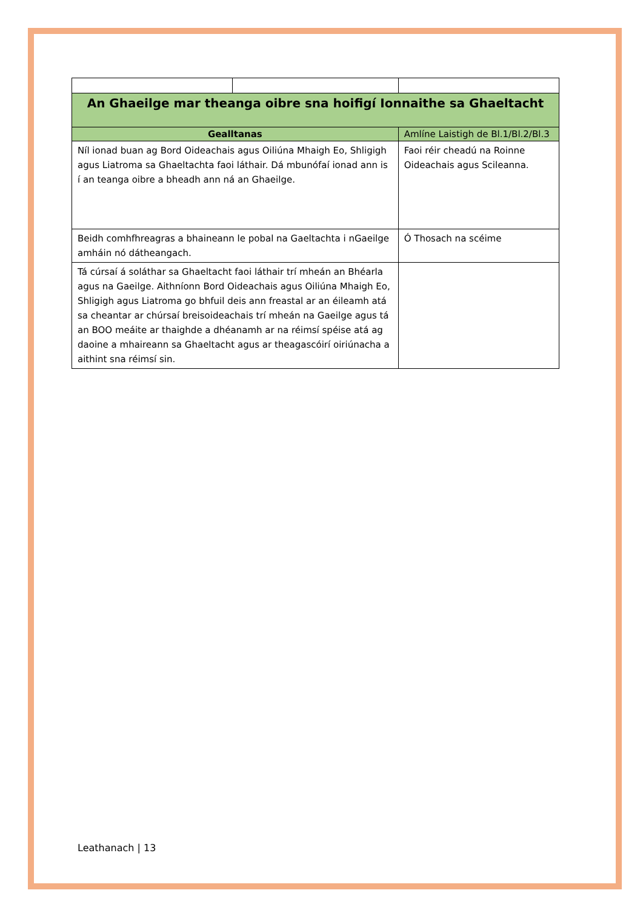| An Ghaeilge mar theanga oibre sna hoifigí Ionnaithe sa Ghaeltacht | | |
| --- | --- | --- |
| Gealltanas | | Amlíne Laistigh de Bl.1/Bl.2/Bl.3 |
| Níl ionad buan ag Bord Oideachais agus Oiliúna Mhaigh Eo, Shligigh agus Liatroma sa Ghaeltachta faoi láthair. Dá mbunófaí ionad ann is í an teanga oibre a bheadh ann ná an Ghaeilge. | | Faoi réir cheadú na Roinne Oideachais agus Scileanna. |
| Beidh comhfhreagras a bhaineann le pobal na Gaeltachta i nGaeilge amháin nó dátheangach. | | Ó Thosach na scéime |
| Tá cúrsaí á soláthar sa Ghaeltacht faoi láthair trí mheán an Bhéarla agus na Gaeilge. Aithníonn Bord Oideachais agus Oiliúna Mhaigh Eo, Shligigh agus Liatroma go bhfuil deis ann freastal ar an éileamh atá sa cheantar ar chúrsaí breisoideachais trí mheán na Gaeilge agus tá an BOO meáite ar thaighde a dhéanamh ar na réimsí spéise atá ag daoine a mhaireann sa Ghaeltacht agus ar theagascóirí oiriúnacha a aithint sna réimsí sin. | | |
Leathanach | 13